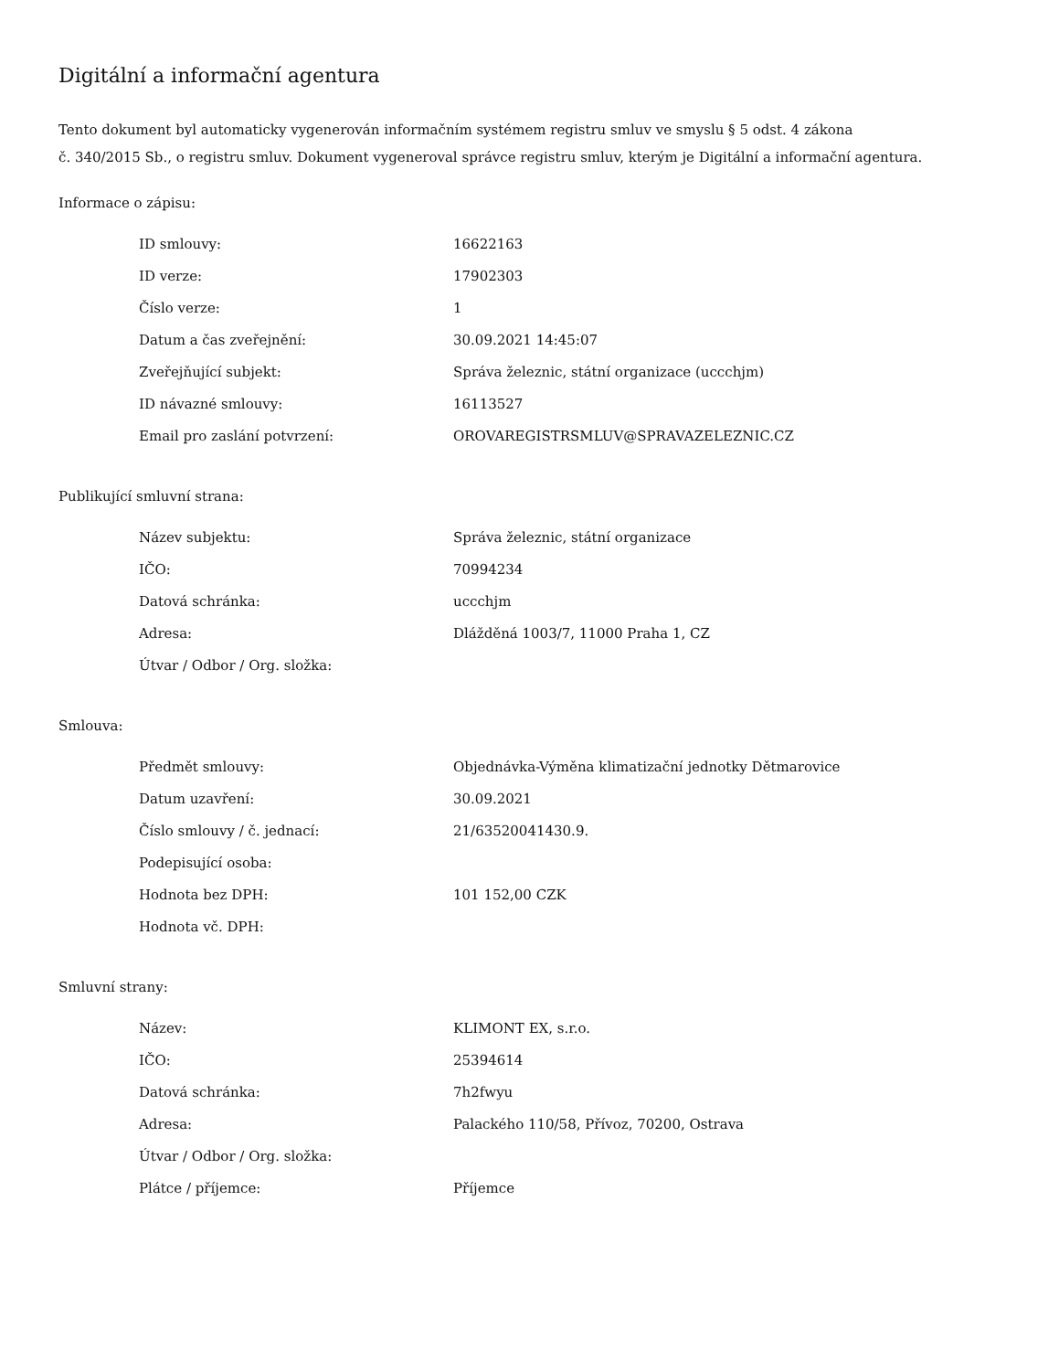Digitální a informační agentura
Tento dokument byl automaticky vygenerován informačním systémem registru smluv ve smyslu § 5 odst. 4 zákona
č. 340/2015 Sb., o registru smluv. Dokument vygeneroval správce registru smluv, kterým je Digitální a informační agentura.
Informace o zápisu:
| ID smlouvy: | 16622163 |
| ID verze: | 17902303 |
| Číslo verze: | 1 |
| Datum a čas zveřejnění: | 30.09.2021 14:45:07 |
| Zveřejňující subjekt: | Správa železnic, státní organizace (uccchjm) |
| ID návazné smlouvy: | 16113527 |
| Email pro zaslání potvrzení: | OROVAREGISTRSMLUV@SPRAVAZELEZNIC.CZ |
Publikující smluvní strana:
| Název subjektu: | Správa železnic, státní organizace |
| IČO: | 70994234 |
| Datová schránka: | uccchjm |
| Adresa: | Dlážděná 1003/7, 11000 Praha 1, CZ |
| Útvar / Odbor / Org. složka: | |
Smlouva:
| Předmět smlouvy: | Objednávka-Výměna klimatizační jednotky Dětmarovice |
| Datum uzavření: | 30.09.2021 |
| Číslo smlouvy / č. jednací: | 21/63520041430.9. |
| Podepisující osoba: | |
| Hodnota bez DPH: | 101 152,00 CZK |
| Hodnota vč. DPH: | |
Smluvní strany:
| Název: | KLIMONT EX, s.r.o. |
| IČO: | 25394614 |
| Datová schránka: | 7h2fwyu |
| Adresa: | Palackého 110/58, Přívoz, 70200, Ostrava |
| Útvar / Odbor / Org. složka: | |
| Plátce / příjemce: | Příjemce |